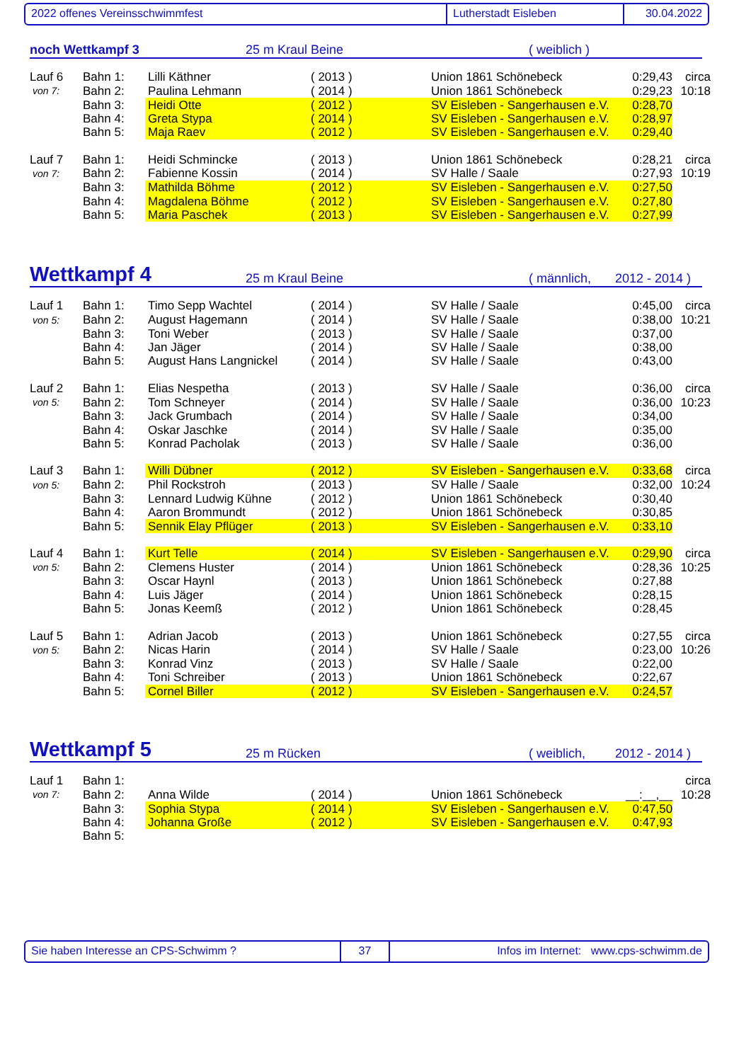2022 offenes Vereinsschwimmfest Lutherstadt Eisleben 30.04.2022
noch Wettkampf 3 25 m Kraul Beine ( weiblich )
| Lauf 6 | Bahn 1: | Lilli Käthner | ( 2013 ) | Union 1861 Schönebeck | 0:29,43 | circa |
| von 7: | Bahn 2: | Paulina Lehmann | ( 2014 ) | Union 1861 Schönebeck | 0:29,23 | 10:18 |
| | Bahn 3: | Heidi Otte | ( 2012 ) | SV Eisleben - Sangerhausen e.V. | 0:28,70 | |
| | Bahn 4: | Greta Stypa | ( 2014 ) | SV Eisleben - Sangerhausen e.V. | 0:28,97 | |
| | Bahn 5: | Maja Raev | ( 2012 ) | SV Eisleben - Sangerhausen e.V. | 0:29,40 | |
| Lauf 7 | Bahn 1: | Heidi Schmincke | ( 2013 ) | Union 1861 Schönebeck | 0:28,21 | circa |
| von 7: | Bahn 2: | Fabienne Kossin | ( 2014 ) | SV Halle / Saale | 0:27,93 | 10:19 |
| | Bahn 3: | Mathilda Böhme | ( 2012 ) | SV Eisleben - Sangerhausen e.V. | 0:27,50 | |
| | Bahn 4: | Magdalena Böhme | ( 2012 ) | SV Eisleben - Sangerhausen e.V. | 0:27,80 | |
| | Bahn 5: | Maria Paschek | ( 2013 ) | SV Eisleben - Sangerhausen e.V. | 0:27,99 | |
Wettkampf 4 25 m Kraul Beine ( männlich, 2012 - 2014 )
| Lauf 1 | Bahn 1: | Timo Sepp Wachtel | ( 2014 ) | SV Halle / Saale | 0:45,00 | circa |
| von 5: | Bahn 2: | August Hagemann | ( 2014 ) | SV Halle / Saale | 0:38,00 | 10:21 |
| | Bahn 3: | Toni Weber | ( 2013 ) | SV Halle / Saale | 0:37,00 | |
| | Bahn 4: | Jan Jäger | ( 2014 ) | SV Halle / Saale | 0:38,00 | |
| | Bahn 5: | August Hans Langnickel | ( 2014 ) | SV Halle / Saale | 0:43,00 | |
| Lauf 2 | Bahn 1: | Elias Nespetha | ( 2013 ) | SV Halle / Saale | 0:36,00 | circa |
| von 5: | Bahn 2: | Tom Schneyer | ( 2014 ) | SV Halle / Saale | 0:36,00 | 10:23 |
| | Bahn 3: | Jack Grumbach | ( 2014 ) | SV Halle / Saale | 0:34,00 | |
| | Bahn 4: | Oskar Jaschke | ( 2014 ) | SV Halle / Saale | 0:35,00 | |
| | Bahn 5: | Konrad Pacholak | ( 2013 ) | SV Halle / Saale | 0:36,00 | |
| Lauf 3 | Bahn 1: | Willi Dübner | ( 2012 ) | SV Eisleben - Sangerhausen e.V. | 0:33,68 | circa |
| von 5: | Bahn 2: | Phil Rockstroh | ( 2013 ) | SV Halle / Saale | 0:32,00 | 10:24 |
| | Bahn 3: | Lennard Ludwig Kühne | ( 2012 ) | Union 1861 Schönebeck | 0:30,40 | |
| | Bahn 4: | Aaron Brommundt | ( 2012 ) | Union 1861 Schönebeck | 0:30,85 | |
| | Bahn 5: | Sennik Elay Pflüger | ( 2013 ) | SV Eisleben - Sangerhausen e.V. | 0:33,10 | |
| Lauf 4 | Bahn 1: | Kurt Telle | ( 2014 ) | SV Eisleben - Sangerhausen e.V. | 0:29,90 | circa |
| von 5: | Bahn 2: | Clemens Huster | ( 2014 ) | Union 1861 Schönebeck | 0:28,36 | 10:25 |
| | Bahn 3: | Oscar Haynl | ( 2013 ) | Union 1861 Schönebeck | 0:27,88 | |
| | Bahn 4: | Luis Jäger | ( 2014 ) | Union 1861 Schönebeck | 0:28,15 | |
| | Bahn 5: | Jonas Keemß | ( 2012 ) | Union 1861 Schönebeck | 0:28,45 | |
| Lauf 5 | Bahn 1: | Adrian Jacob | ( 2013 ) | Union 1861 Schönebeck | 0:27,55 | circa |
| von 5: | Bahn 2: | Nicas Harin | ( 2014 ) | SV Halle / Saale | 0:23,00 | 10:26 |
| | Bahn 3: | Konrad Vinz | ( 2013 ) | SV Halle / Saale | 0:22,00 | |
| | Bahn 4: | Toni Schreiber | ( 2013 ) | Union 1861 Schönebeck | 0:22,67 | |
| | Bahn 5: | Cornel Biller | ( 2012 ) | SV Eisleben - Sangerhausen e.V. | 0:24,57 | |
Wettkampf 5 25 m Rücken ( weiblich, 2012 - 2014 )
| Lauf 1 | Bahn 1: | | | | | circa |
| von 7: | Bahn 2: | Anna Wilde | ( 2014 ) | Union 1861 Schönebeck | __:__,__ | 10:28 |
| | Bahn 3: | Sophia Stypa | ( 2014 ) | SV Eisleben - Sangerhausen e.V. | 0:47,50 | |
| | Bahn 4: | Johanna Große | ( 2012 ) | SV Eisleben - Sangerhausen e.V. | 0:47,93 | |
| | Bahn 5: | | | | | |
Sie haben Interesse an CPS-Schwimm ? 37 Infos im Internet: www.cps-schwimm.de